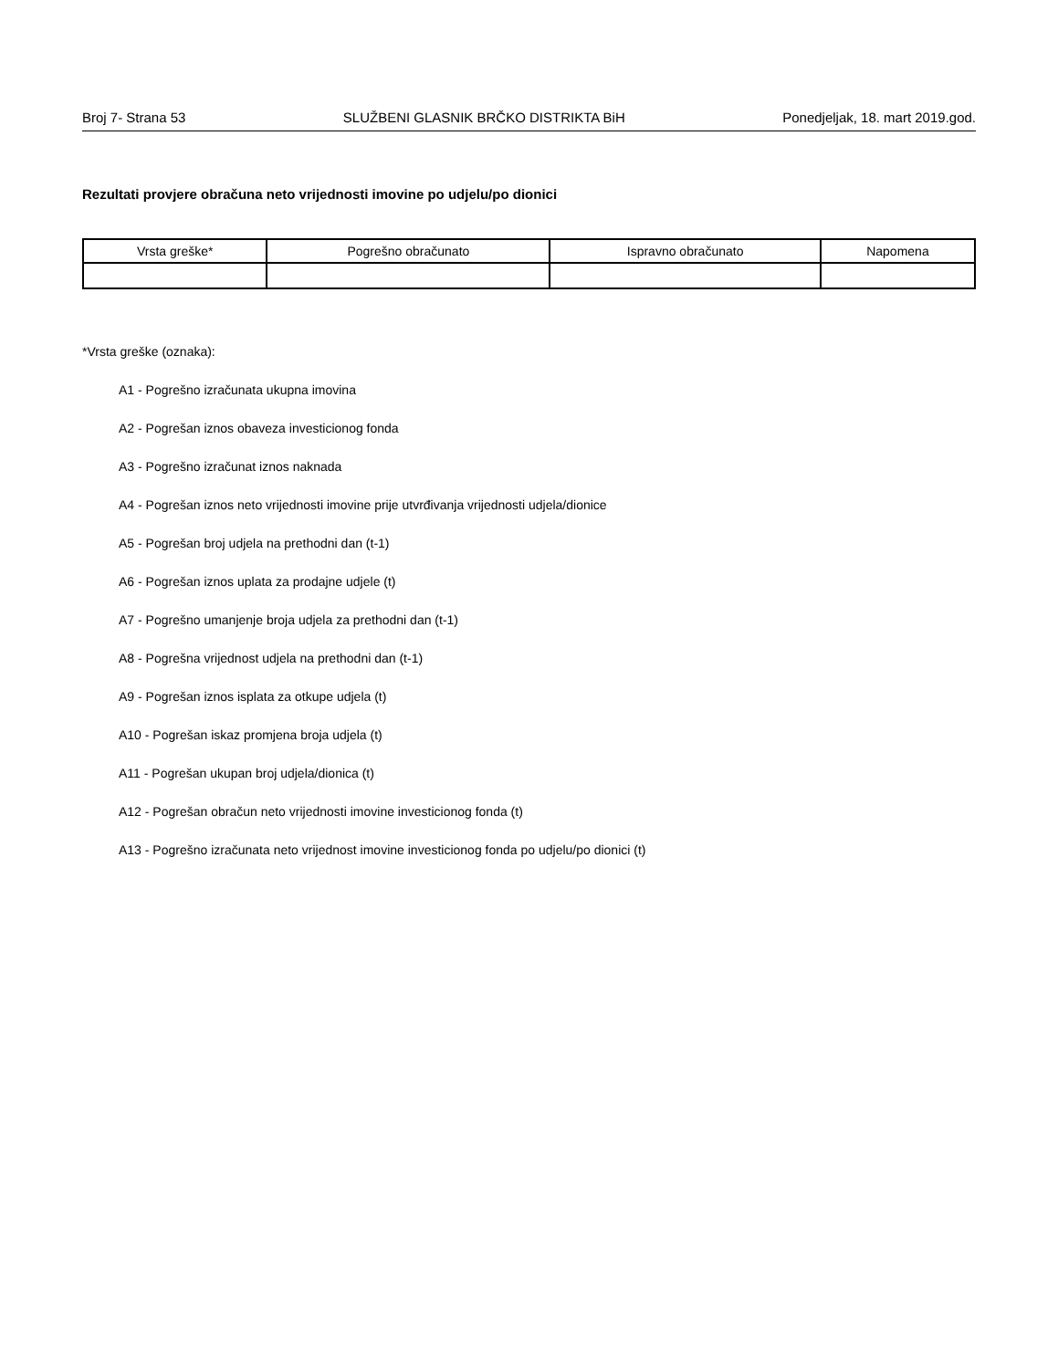Broj 7- Strana 53 SLUŽBENI GLASNIK BRČKO DISTRIKTA BiH Ponedjeljak, 18. mart 2019.god.
Rezultati provjere obračuna neto vrijednosti imovine po udjelu/po dionici
| Vrsta greške* | Pogrešno obračunato | Ispravno obračunato | Napomena |
| --- | --- | --- | --- |
*Vrsta greške (oznaka):
A1 - Pogrešno izračunata ukupna imovina
A2 - Pogrešan iznos obaveza investicionog fonda
A3 - Pogrešno izračunat iznos naknada
A4 - Pogrešan iznos neto vrijednosti imovine prije utvrđivanja vrijednosti udjela/dionice
A5 - Pogrešan broj udjela na prethodni dan (t-1)
A6 - Pogrešan iznos uplata za prodajne udjele (t)
A7 - Pogrešno umanjenje broja udjela za prethodni dan (t-1)
A8 - Pogrešna vrijednost udjela na prethodni dan (t-1)
A9 - Pogrešan iznos isplata za otkupe udjela (t)
A10 - Pogrešan iskaz promjena broja udjela (t)
A11 - Pogrešan ukupan broj udjela/dionica (t)
A12 - Pogrešan obračun neto vrijednosti imovine investicionog fonda (t)
A13 - Pogrešno izračunata neto vrijednost imovine investicionog fonda po udjelu/po dionici (t)